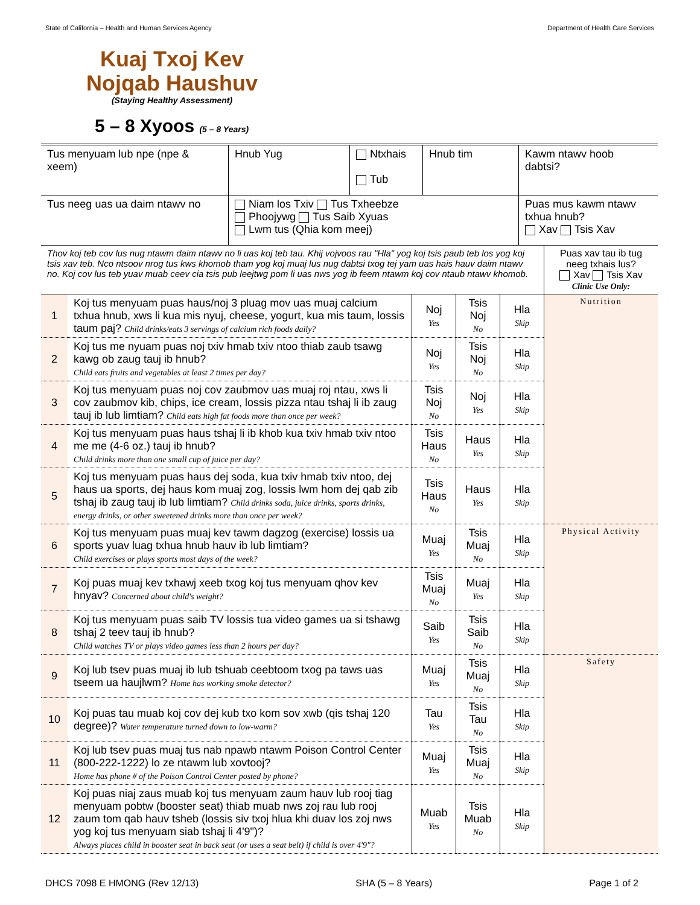State of California – Health and Human Services Agency Department of Health Care Services
Kuaj Txoj Kev Nojqab Haushuv
(Staying Healthy Assessment)
5 – 8 Xyoos (5 – 8 Years)
| Tus menyuam lub npe (npe & xeem) | Hnub Yug | Ntxhais Tub | Hnub tim | Kawm ntawv hoob dabtsi? |
| Tus neeg uas ua daim ntawv no | Niam los Txiv Tus Txheebze Phoojywg Tus Saib Xyuas Lwm tus (Qhia kom meej) | | | Puas mus kawm ntawv txhua hnub? Xav Tsis Xav |
| Thov koj teb cov lus nug ntawm daim ntawv no li uas koj teb tau. Khij vojvoos rau "Hla" yog koj tsis paub teb los yog koj tsis xav teb. Nco ntsoov nrog tus kws khomob tham yog koj muaj lus nug dabtsi txog tej yam uas hais hauv daim ntawv no. Koj cov lus teb yuav muab ceev cia tsis pub leejtwg pom li uas nws yog ib feem ntawm koj cov ntaub ntawv khomob. | | | | | Puas xav tau ib tug neeg txhais lus? Xav Tsis Xav Clinic Use Only: |
| 1 | Koj tus menyuam puas haus/noj 3 pluag mov uas muaj calcium txhua hnub, xws li kua mis nyuj, cheese, yogurt, kua mis taum, lossis taum paj? Child drinks/eats 3 servings of calcium rich foods daily? | Noj Yes | Tsis Noj No | Hla Skip | Nutrition |
| 2 | Koj tus me nyuam puas noj txiv hmab txiv ntoo thiab zaub tsawg kawg ob zaug tauj ib hnub? Child eats fruits and vegetables at least 2 times per day? | Noj Yes | Tsis Noj No | Hla Skip | |
| 3 | Koj tus menyuam puas noj cov zaubmov uas muaj roj ntau, xws li cov zaubmov kib, chips, ice cream, lossis pizza ntau tshaj li ib zaug tauj ib lub limtiam? Child eats high fat foods more than once per week? | Tsis Noj No | Noj Yes | Hla Skip | |
| 4 | Koj tus menyuam puas haus tshaj li ib khob kua txiv hmab txiv ntoo me me (4-6 oz.) tauj ib hnub? Child drinks more than one small cup of juice per day? | Tsis Haus No | Haus Yes | Hla Skip | |
| 5 | Koj tus menyuam puas haus dej soda, kua txiv hmab txiv ntoo, dej haus ua sports, dej haus kom muaj zog, lossis lwm hom dej qab zib tshaj ib zaug tauj ib lub limtiam? Child drinks soda, juice drinks, sports drinks, energy drinks, or other sweetened drinks more than once per week? | Tsis Haus No | Haus Yes | Hla Skip | |
| 6 | Koj tus menyuam puas muaj kev tawm dagzog (exercise) lossis ua sports yuav luag txhua hnub hauv ib lub limtiam? Child exercises or plays sports most days of the week? | Muaj Yes | Tsis Muaj No | Hla Skip | Physical Activity |
| 7 | Koj puas muaj kev txhawj xeeb txog koj tus menyuam qhov kev hnyav? Concerned about child's weight? | Tsis Muaj No | Muaj Yes | Hla Skip | |
| 8 | Koj tus menyuam puas saib TV lossis tua video games ua si tshawg tshaj 2 teev tauj ib hnub? Child watches TV or plays video games less than 2 hours per day? | Saib Yes | Tsis Saib No | Hla Skip | |
| 9 | Koj lub tsev puas muaj ib lub tshuab ceebtoom txog pa taws uas tseem ua haujlwm? Home has working smoke detector? | Muaj Yes | Tsis Muaj No | Hla Skip | Safety |
| 10 | Koj puas tau muab koj cov dej kub txo kom sov xwb (qis tshaj 120 degree)? Water temperature turned down to low-warm? | Tau Yes | Tsis Tau No | Hla Skip | |
| 11 | Koj lub tsev puas muaj tus nab npawb ntawm Poison Control Center (800-222-1222) lo ze ntawm lub xovtooj? Home has phone # of the Poison Control Center posted by phone? | Muaj Yes | Tsis Muaj No | Hla Skip | |
| 12 | Koj puas niaj zaus muab koj tus menyuam zaum hauv lub rooj tiag menyuam pobtw (booster seat) thiab muab nws zoj rau lub rooj zaum tom qab hauv tsheb (lossis siv txoj hlua khi duav los zoj nws yog koj tus menyuam siab tshaj li 4'9")? Always places child in booster seat in back seat (or uses a seat belt) if child is over 4'9"? | Muab Yes | Tsis Muab No | Hla Skip | |
DHCS 7098 E HMONG (Rev 12/13) SHA (5 – 8 Years) Page 1 of 2